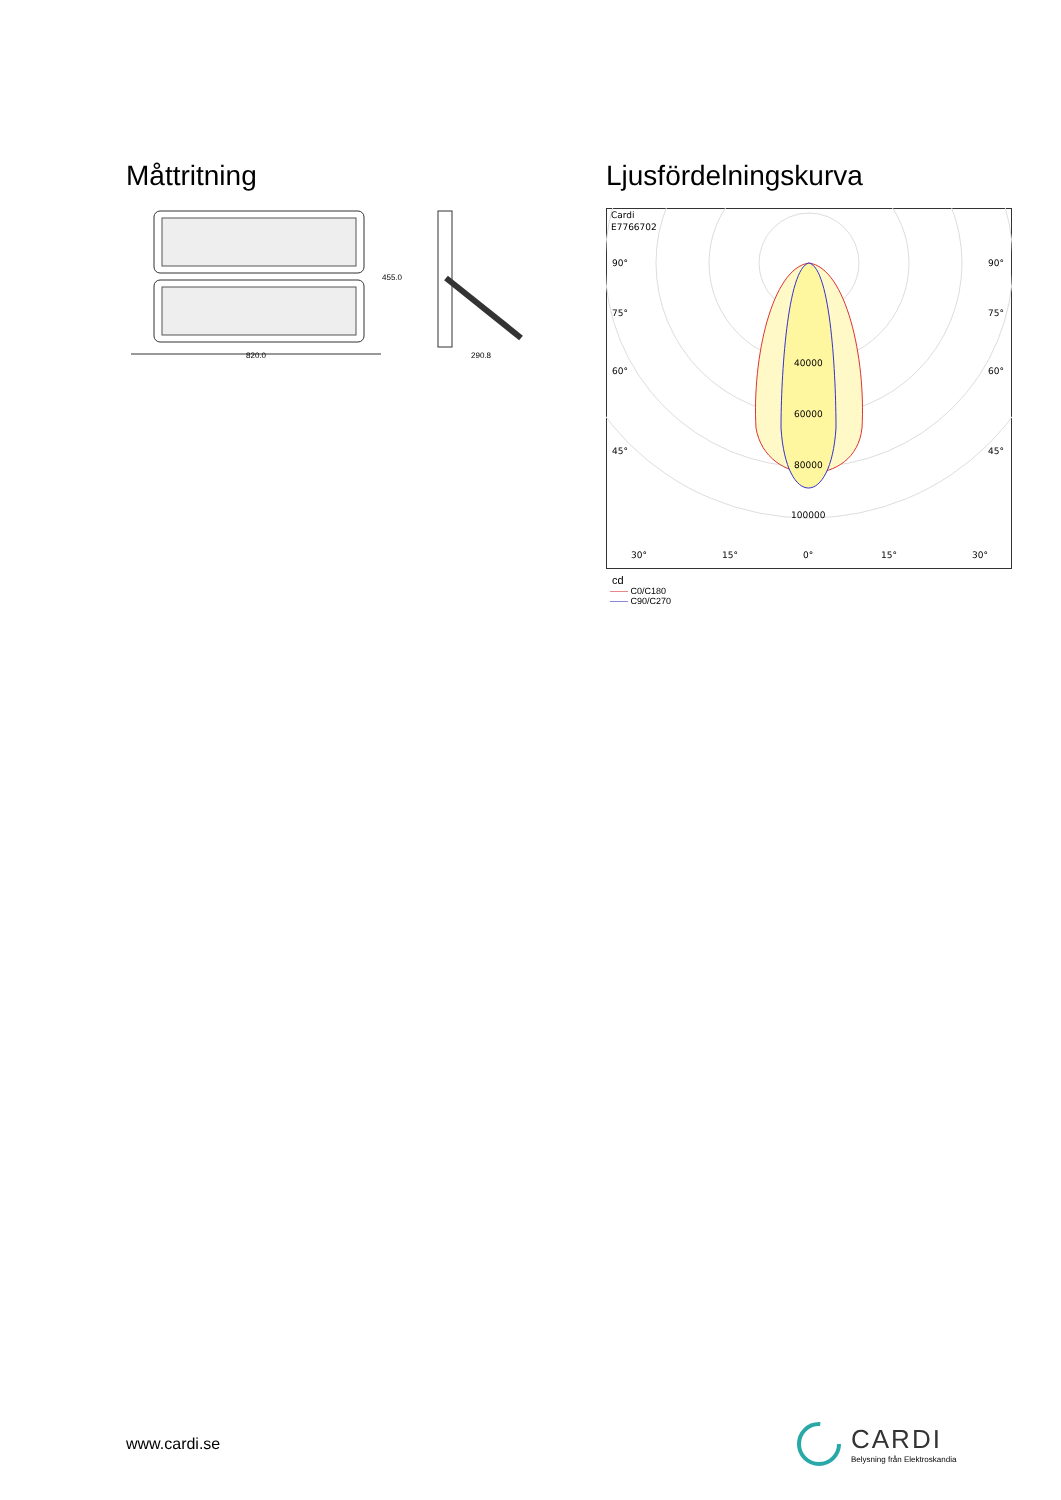Måttritning
820.0
455.0
290.8
Ljusfördelningskurva
Cardi
E7766702
90°
90°
75°
75°
60°
60°
45°
45°
40000
60000
80000
100000
30°
15°
0°
15°
30°
cd
—— C0/C180
—— C90/C270
www.cardi.se
CARDI
Belysning från Elektroskandia